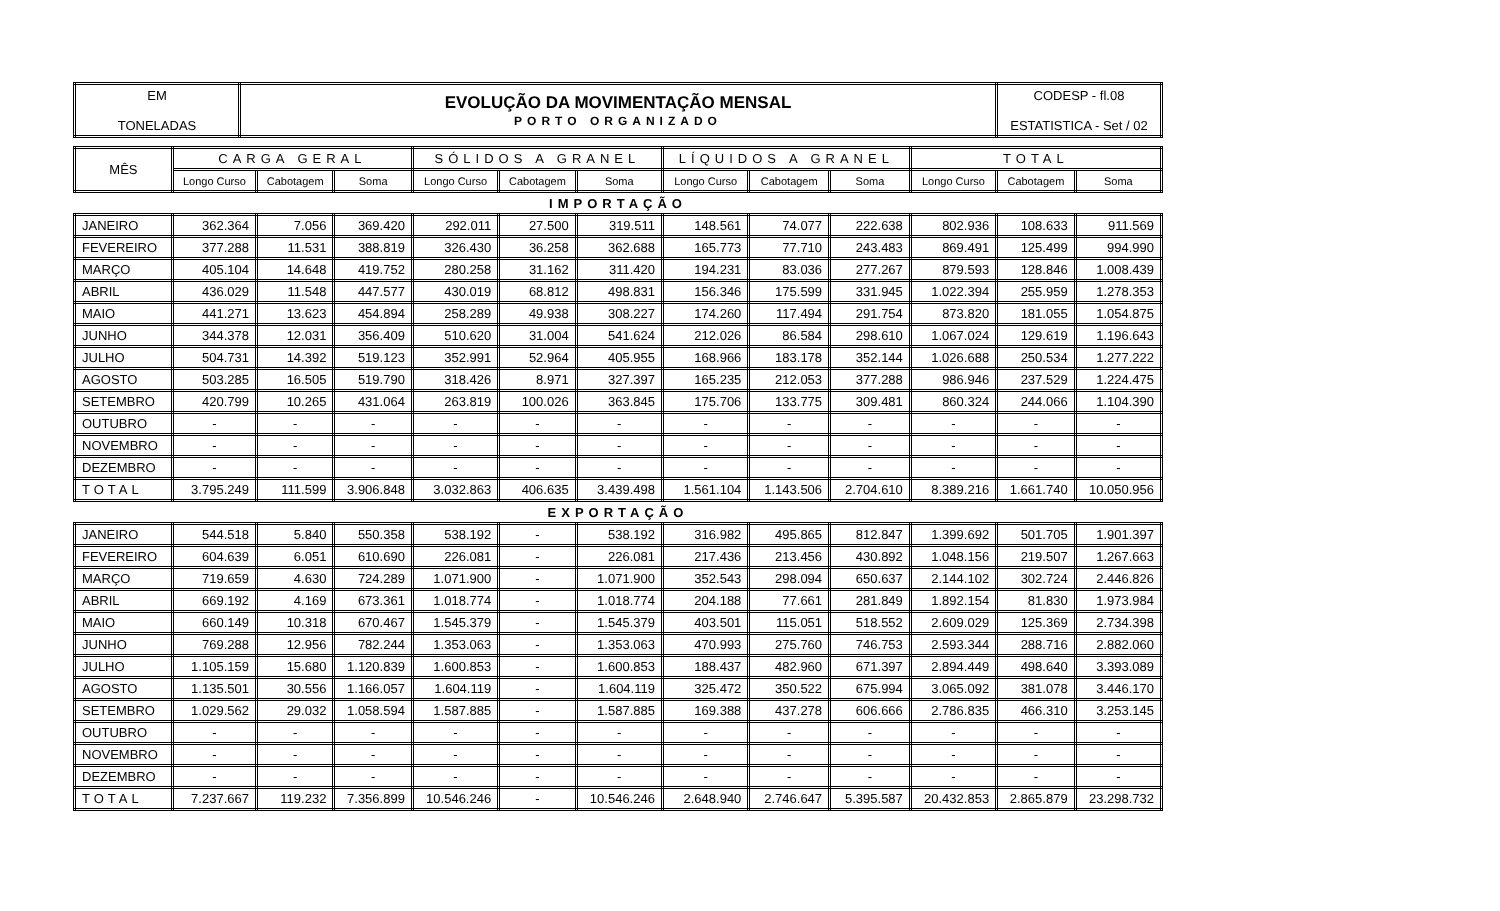| EM TONELADAS | EVOLUÇÃO DA MOVIMENTAÇÃO MENSAL PORTO ORGANIZADO | CODESP - fl.08 ESTATISTICA - Set / 02 |
| MÊS | CARGA GERAL | | | SÓLIDOS A GRANEL | | | LÍQUIDOS A GRANEL | | | TOTAL | | |
| --- | --- | --- | --- | --- | --- | --- | --- | --- | --- | --- | --- | --- |
| | Longo Curso | Cabotagem | Soma | Longo Curso | Cabotagem | Soma | Longo Curso | Cabotagem | Soma | Longo Curso | Cabotagem | Soma |
| IMPORTAÇÃO | | | | | | | | | | | | |
| JANEIRO | 362.364 | 7.056 | 369.420 | 292.011 | 27.500 | 319.511 | 148.561 | 74.077 | 222.638 | 802.936 | 108.633 | 911.569 |
| FEVEREIRO | 377.288 | 11.531 | 388.819 | 326.430 | 36.258 | 362.688 | 165.773 | 77.710 | 243.483 | 869.491 | 125.499 | 994.990 |
| MARÇO | 405.104 | 14.648 | 419.752 | 280.258 | 31.162 | 311.420 | 194.231 | 83.036 | 277.267 | 879.593 | 128.846 | 1.008.439 |
| ABRIL | 436.029 | 11.548 | 447.577 | 430.019 | 68.812 | 498.831 | 156.346 | 175.599 | 331.945 | 1.022.394 | 255.959 | 1.278.353 |
| MAIO | 441.271 | 13.623 | 454.894 | 258.289 | 49.938 | 308.227 | 174.260 | 117.494 | 291.754 | 873.820 | 181.055 | 1.054.875 |
| JUNHO | 344.378 | 12.031 | 356.409 | 510.620 | 31.004 | 541.624 | 212.026 | 86.584 | 298.610 | 1.067.024 | 129.619 | 1.196.643 |
| JULHO | 504.731 | 14.392 | 519.123 | 352.991 | 52.964 | 405.955 | 168.966 | 183.178 | 352.144 | 1.026.688 | 250.534 | 1.277.222 |
| AGOSTO | 503.285 | 16.505 | 519.790 | 318.426 | 8.971 | 327.397 | 165.235 | 212.053 | 377.288 | 986.946 | 237.529 | 1.224.475 |
| SETEMBRO | 420.799 | 10.265 | 431.064 | 263.819 | 100.026 | 363.845 | 175.706 | 133.775 | 309.481 | 860.324 | 244.066 | 1.104.390 |
| OUTUBRO | - | - | - | - | - | - | - | - | - | - | - | - |
| NOVEMBRO | - | - | - | - | - | - | - | - | - | - | - | - |
| DEZEMBRO | - | - | - | - | - | - | - | - | - | - | - | - |
| TOTAL | 3.795.249 | 111.599 | 3.906.848 | 3.032.863 | 406.635 | 3.439.498 | 1.561.104 | 1.143.506 | 2.704.610 | 8.389.216 | 1.661.740 | 10.050.956 |
| EXPORTAÇÃO | | | | | | | | | | | | |
| JANEIRO | 544.518 | 5.840 | 550.358 | 538.192 | - | 538.192 | 316.982 | 495.865 | 812.847 | 1.399.692 | 501.705 | 1.901.397 |
| FEVEREIRO | 604.639 | 6.051 | 610.690 | 226.081 | - | 226.081 | 217.436 | 213.456 | 430.892 | 1.048.156 | 219.507 | 1.267.663 |
| MARÇO | 719.659 | 4.630 | 724.289 | 1.071.900 | - | 1.071.900 | 352.543 | 298.094 | 650.637 | 2.144.102 | 302.724 | 2.446.826 |
| ABRIL | 669.192 | 4.169 | 673.361 | 1.018.774 | - | 1.018.774 | 204.188 | 77.661 | 281.849 | 1.892.154 | 81.830 | 1.973.984 |
| MAIO | 660.149 | 10.318 | 670.467 | 1.545.379 | - | 1.545.379 | 403.501 | 115.051 | 518.552 | 2.609.029 | 125.369 | 2.734.398 |
| JUNHO | 769.288 | 12.956 | 782.244 | 1.353.063 | - | 1.353.063 | 470.993 | 275.760 | 746.753 | 2.593.344 | 288.716 | 2.882.060 |
| JULHO | 1.105.159 | 15.680 | 1.120.839 | 1.600.853 | - | 1.600.853 | 188.437 | 482.960 | 671.397 | 2.894.449 | 498.640 | 3.393.089 |
| AGOSTO | 1.135.501 | 30.556 | 1.166.057 | 1.604.119 | - | 1.604.119 | 325.472 | 350.522 | 675.994 | 3.065.092 | 381.078 | 3.446.170 |
| SETEMBRO | 1.029.562 | 29.032 | 1.058.594 | 1.587.885 | - | 1.587.885 | 169.388 | 437.278 | 606.666 | 2.786.835 | 466.310 | 3.253.145 |
| OUTUBRO | - | - | - | - | - | - | - | - | - | - | - | - |
| NOVEMBRO | - | - | - | - | - | - | - | - | - | - | - | - |
| DEZEMBRO | - | - | - | - | - | - | - | - | - | - | - | - |
| TOTAL | 7.237.667 | 119.232 | 7.356.899 | 10.546.246 | - | 10.546.246 | 2.648.940 | 2.746.647 | 5.395.587 | 20.432.853 | 2.865.879 | 23.298.732 |